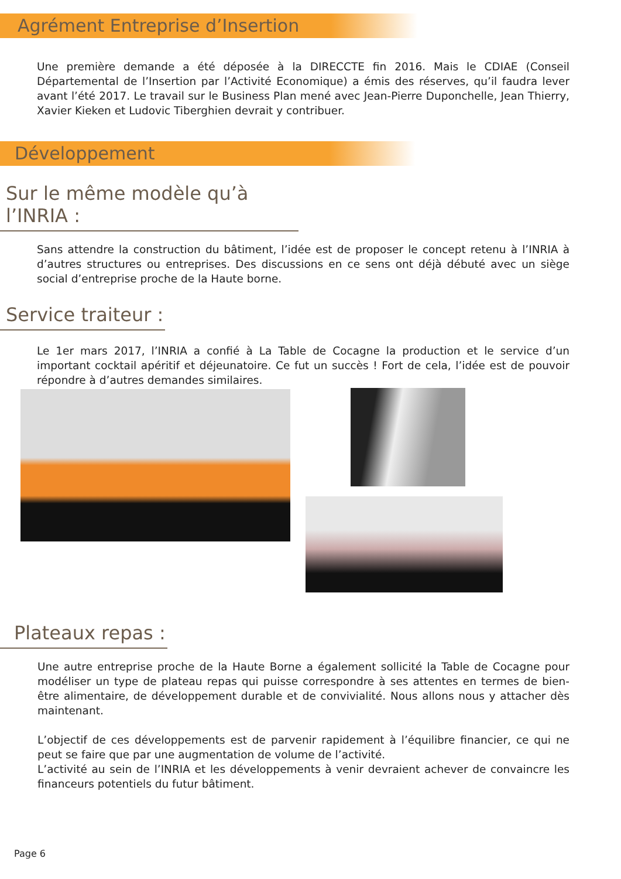Agrément Entreprise d’Insertion
Une première demande a été déposée à la DIRECCTE fin 2016. Mais le CDIAE (Conseil Départemental de l’Insertion par l’Activité Economique) a émis des réserves, qu’il faudra lever avant l’été 2017. Le travail sur le Business Plan mené avec Jean-Pierre Duponchelle, Jean Thierry, Xavier Kieken et Ludovic Tiberghien devrait y contribuer.
Développement
Sur le même modèle qu’à l’INRIA :
Sans attendre la construction du bâtiment, l’idée est de proposer le concept retenu à l’INRIA à d’autres structures ou entreprises. Des discussions en ce sens ont déjà débuté avec un siège social d’entreprise proche de la Haute borne.
Service traiteur :
Le 1er mars 2017, l’INRIA a confié à La Table de Cocagne la production et le service d’un important cocktail apéritif et déjeunatoire. Ce fut un succès ! Fort de cela, l’idée est de pouvoir répondre à d’autres demandes similaires.
Plateaux repas :
Une autre entreprise proche de la Haute Borne a également sollicité la Table de Cocagne pour modéliser un type de plateau repas qui puisse correspondre à ses attentes en termes de bien-être alimentaire, de développement durable et de convivialité. Nous allons nous y attacher dès maintenant.
L’objectif de ces développements est de parvenir rapidement à l’équilibre financier, ce qui ne peut se faire que par une augmentation de volume de l’activité.
L’activité au sein de l’INRIA et les développements à venir devraient achever de convaincre les financeurs potentiels du futur bâtiment.
Page 6